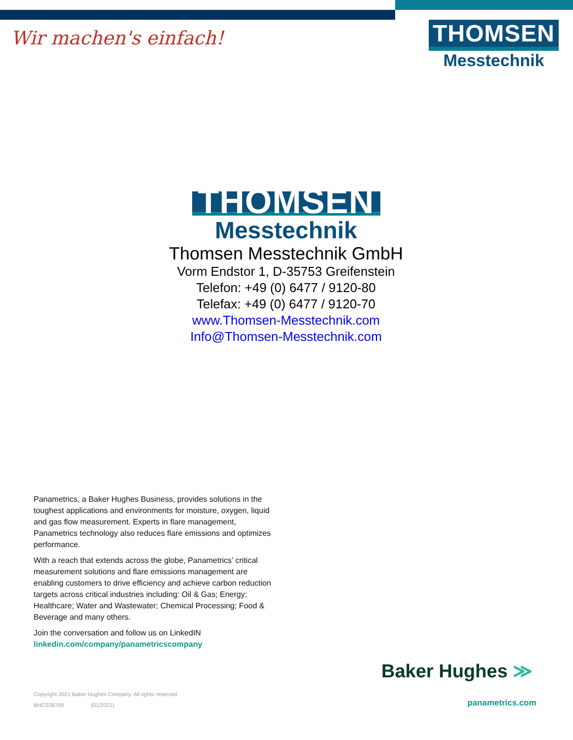Wir machen's einfach!
THOMSEN
Messtechnik
THOMSEN
Messtechnik
Thomsen Messtechnik GmbH
Vorm Endstor 1, D-35753 Greifenstein
Telefon: +49 (0) 6477 / 9120-80
Telefax: +49 (0) 6477 / 9120-70
www.Thomsen-Messtechnik.com
Info@Thomsen-Messtechnik.com
Panametrics, a Baker Hughes Business, provides solutions in the toughest applications and environments for moisture, oxygen, liquid and gas flow measurement. Experts in flare management, Panametrics technology also reduces flare emissions and optimizes performance.
With a reach that extends across the globe, Panametrics’ critical measurement solutions and flare emissions management are enabling customers to drive efficiency and achieve carbon reduction targets across critical industries including: Oil & Gas; Energy; Healthcare; Water and Wastewater; Chemical Processing; Food & Beverage and many others.
Join the conversation and follow us on LinkedIN
linkedin.com/company/panametricscompany
Copyright 2021 Baker Hughes Company. All rights reserved.
BHCS38769 (01/2021)
Baker Hughes ≫
panametrics.com